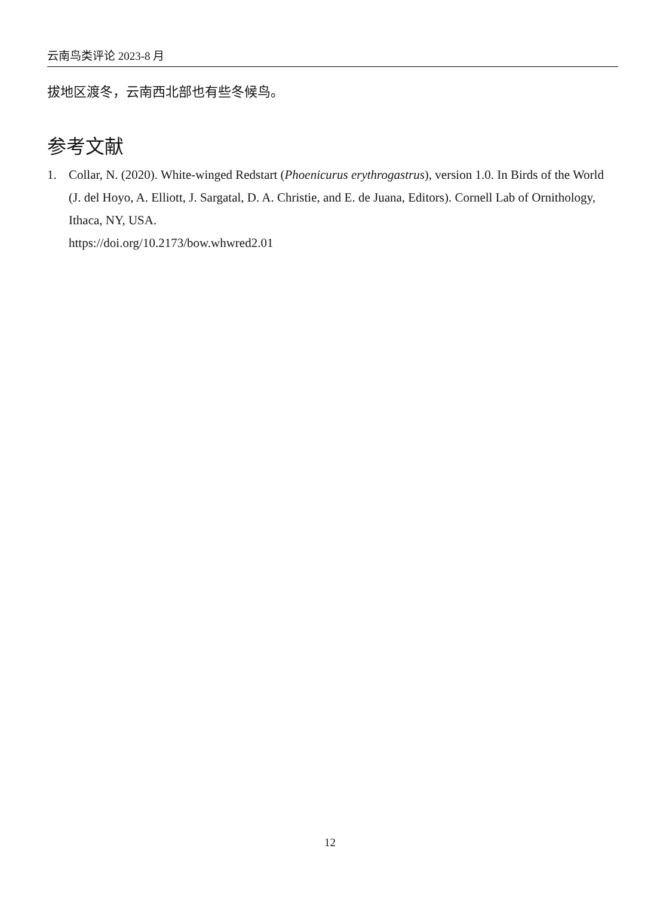云南鸟类评论 2023-8 月
拔地区渡冬，云南西北部也有些冬候鸟。
参考文献
1. Collar, N. (2020). White-winged Redstart (Phoenicurus erythrogastrus), version 1.0. In Birds of the World (J. del Hoyo, A. Elliott, J. Sargatal, D. A. Christie, and E. de Juana, Editors). Cornell Lab of Ornithology, Ithaca, NY, USA.
https://doi.org/10.2173/bow.whwred2.01
12